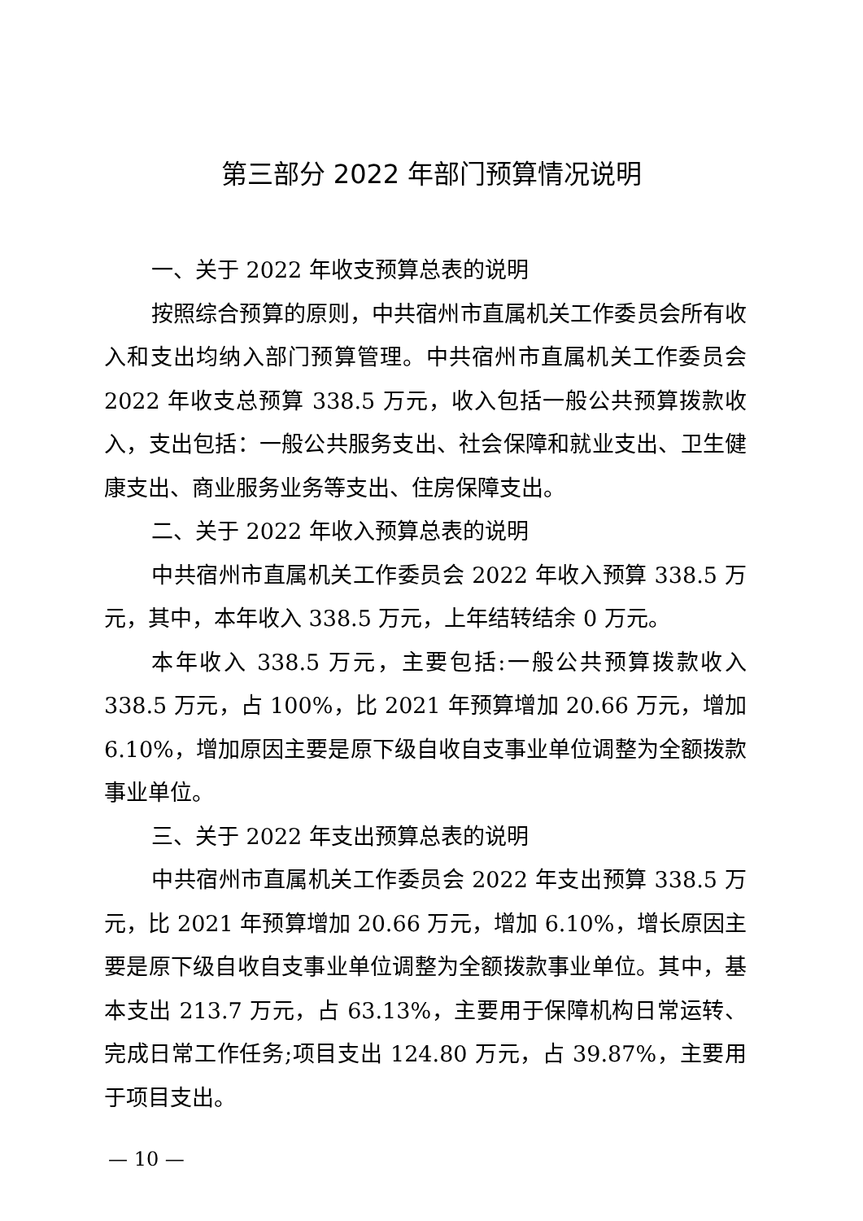第三部分 2022 年部门预算情况说明
一、关于 2022 年收支预算总表的说明
按照综合预算的原则，中共宿州市直属机关工作委员会所有收入和支出均纳入部门预算管理。中共宿州市直属机关工作委员会 2022 年收支总预算 338.5 万元，收入包括一般公共预算拨款收入，支出包括：一般公共服务支出、社会保障和就业支出、卫生健康支出、商业服务业务等支出、住房保障支出。
二、关于 2022 年收入预算总表的说明
中共宿州市直属机关工作委员会 2022 年收入预算 338.5 万元，其中，本年收入 338.5 万元，上年结转结余 0 万元。
本年收入 338.5 万元，主要包括:一般公共预算拨款收入 338.5 万元，占 100%，比 2021 年预算增加 20.66 万元，增加 6.10%，增加原因主要是原下级自收自支事业单位调整为全额拨款事业单位。
三、关于 2022 年支出预算总表的说明
中共宿州市直属机关工作委员会 2022 年支出预算 338.5 万元，比 2021 年预算增加 20.66 万元，增加 6.10%，增长原因主要是原下级自收自支事业单位调整为全额拨款事业单位。其中，基本支出 213.7 万元，占 63.13%，主要用于保障机构日常运转、完成日常工作任务;项目支出 124.80 万元，占 39.87%，主要用于项目支出。
— 10 —